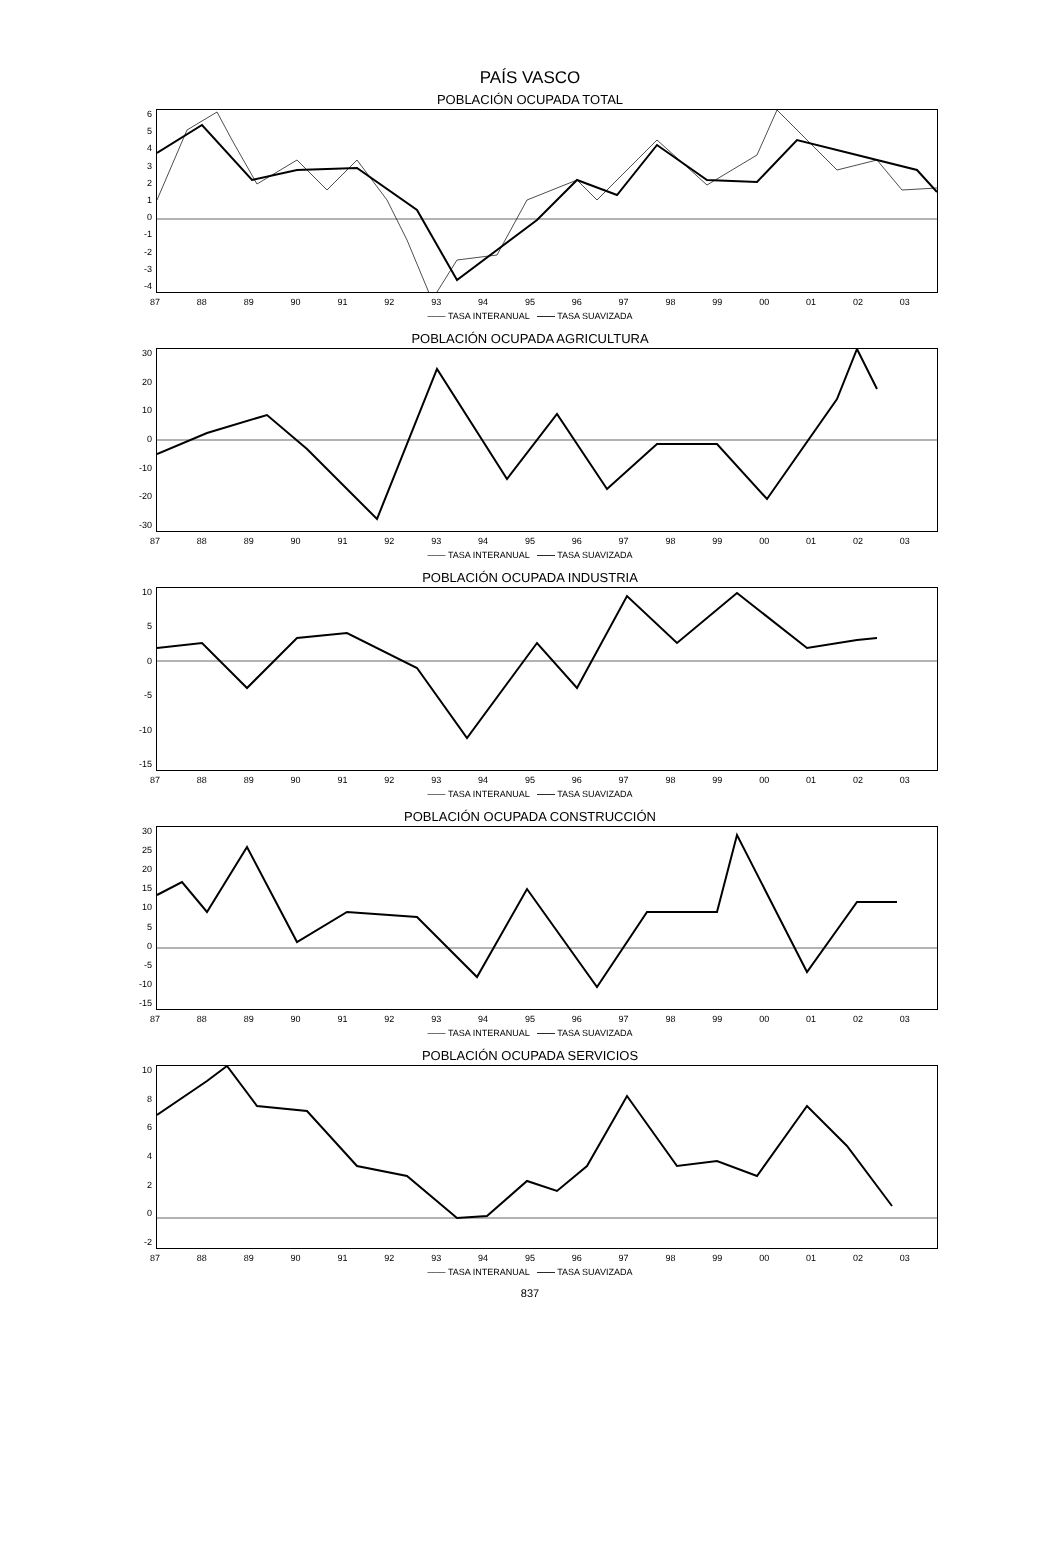PAÍS VASCO
POBLACIÓN OCUPADA TOTAL
6543210
-1
-2
-3
-4
87 88 89 90 91 92 93 94 95 96 97 98 99 00 01 02 03
—— TASA INTERANUAL —— TASA SUAVIZADA
POBLACIÓN OCUPADA AGRICULTURA
30
20
10
0
-10
-20
-30
87 88 89 90 91 92 93 94 95 96 97 98 99 00 01 02 03
—— TASA INTERANUAL —— TASA SUAVIZADA
POBLACIÓN OCUPADA INDUSTRIA
10
50
-5
-10
-15
87 88 89 90 91 92 93 94 95 96 97 98 99 00 01 02 03
—— TASA INTERANUAL —— TASA SUAVIZADA
POBLACIÓN OCUPADA CONSTRUCCIÓN
30
25
20
15
10
50
-5
-10
-15
87 88 89 90 91 92 93 94 95 96 97 98 99 00 01 02 03
—— TASA INTERANUAL —— TASA SUAVIZADA
POBLACIÓN OCUPADA SERVICIOS
10
86420
-2
87 88 89 90 91 92 93 94 95 96 97 98 99 00 01 02 03
—— TASA INTERANUAL —— TASA SUAVIZADA
837